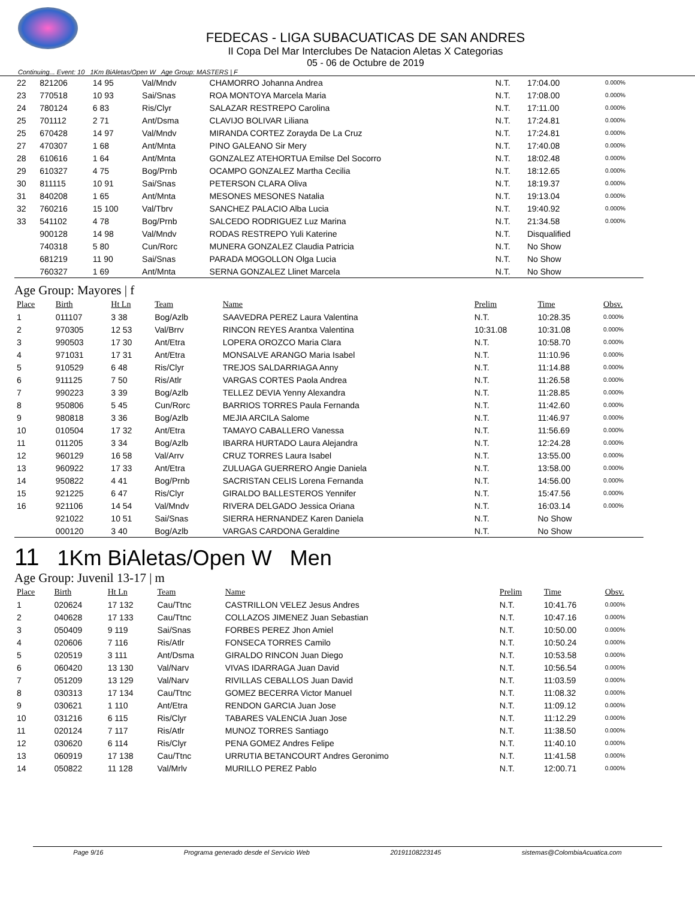FEDECAS - LIGA SUBACUATICAS DE SAN ANDRES
II Copa Del Mar Interclubes De Natacion Aletas X Categorias
05 - 06 de Octubre de 2019
Continuing... Event: 10 1Km BiAletas/Open W Age Group: MASTERS | F
| 22 | 821206 | 14 95 | Val/Mndv | CHAMORRO Johanna Andrea | N.T. | 17:04.00 | 0.000% |
| 23 | 770518 | 10 93 | Sai/Snas | ROA MONTOYA Marcela Maria | N.T. | 17:08.00 | 0.000% |
| 24 | 780124 | 6 83 | Ris/Clyr | SALAZAR RESTREPO Carolina | N.T. | 17:11.00 | 0.000% |
| 25 | 701112 | 2 71 | Ant/Dsma | CLAVIJO BOLIVAR Liliana | N.T. | 17:24.81 | 0.000% |
| 25 | 670428 | 14 97 | Val/Mndv | MIRANDA CORTEZ Zorayda De La Cruz | N.T. | 17:24.81 | 0.000% |
| 27 | 470307 | 1 68 | Ant/Mnta | PINO GALEANO Sir Mery | N.T. | 17:40.08 | 0.000% |
| 28 | 610616 | 1 64 | Ant/Mnta | GONZALEZ ATEHORTUA Emilse Del Socorro | N.T. | 18:02.48 | 0.000% |
| 29 | 610327 | 4 75 | Bog/Prnb | OCAMPO GONZALEZ Martha Cecilia | N.T. | 18:12.65 | 0.000% |
| 30 | 811115 | 10 91 | Sai/Snas | PETERSON CLARA Oliva | N.T. | 18:19.37 | 0.000% |
| 31 | 840208 | 1 65 | Ant/Mnta | MESONES MESONES Natalia | N.T. | 19:13.04 | 0.000% |
| 32 | 760216 | 15 100 | Val/Tbrv | SANCHEZ PALACIO Alba Lucia | N.T. | 19:40.92 | 0.000% |
| 33 | 541102 | 4 78 | Bog/Prnb | SALCEDO RODRIGUEZ Luz Marina | N.T. | 21:34.58 | 0.000% |
| | 900128 | 14 98 | Val/Mndv | RODAS RESTREPO Yuli Katerine | N.T. | Disqualified | |
| | 740318 | 5 80 | Cun/Rorc | MUNERA GONZALEZ Claudia Patricia | N.T. | No Show | |
| | 681219 | 11 90 | Sai/Snas | PARADA MOGOLLON Olga Lucia | N.T. | No Show | |
| | 760327 | 1 69 | Ant/Mnta | SERNA GONZALEZ Llinet Marcela | N.T. | No Show | |
Age Group: Mayores | f
| Place | Birth | Ht Ln | Team | Name | Prelim | Time | Obsv. |
| --- | --- | --- | --- | --- | --- | --- | --- |
| 1 | 011107 | 3 38 | Bog/Azlb | SAAVEDRA PEREZ Laura Valentina | N.T. | 10:28.35 | 0.000% |
| 2 | 970305 | 12 53 | Val/Brrv | RINCON REYES Arantxa Valentina | 10:31.08 | 10:31.08 | 0.000% |
| 3 | 990503 | 17 30 | Ant/Etra | LOPERA OROZCO Maria Clara | N.T. | 10:58.70 | 0.000% |
| 4 | 971031 | 17 31 | Ant/Etra | MONSALVE ARANGO Maria Isabel | N.T. | 11:10.96 | 0.000% |
| 5 | 910529 | 6 48 | Ris/Clyr | TREJOS SALDARRIAGA Anny | N.T. | 11:14.88 | 0.000% |
| 6 | 911125 | 7 50 | Ris/Atlr | VARGAS CORTES Paola Andrea | N.T. | 11:26.58 | 0.000% |
| 7 | 990223 | 3 39 | Bog/Azlb | TELLEZ DEVIA Yenny Alexandra | N.T. | 11:28.85 | 0.000% |
| 8 | 950806 | 5 45 | Cun/Rorc | BARRIOS TORRES Paula Fernanda | N.T. | 11:42.60 | 0.000% |
| 9 | 980818 | 3 36 | Bog/Azlb | MEJIA ARCILA Salome | N.T. | 11:46.97 | 0.000% |
| 10 | 010504 | 17 32 | Ant/Etra | TAMAYO CABALLERO Vanessa | N.T. | 11:56.69 | 0.000% |
| 11 | 011205 | 3 34 | Bog/Azlb | IBARRA HURTADO Laura Alejandra | N.T. | 12:24.28 | 0.000% |
| 12 | 960129 | 16 58 | Val/Arrv | CRUZ TORRES Laura Isabel | N.T. | 13:55.00 | 0.000% |
| 13 | 960922 | 17 33 | Ant/Etra | ZULUAGA GUERRERO Angie Daniela | N.T. | 13:58.00 | 0.000% |
| 14 | 950822 | 4 41 | Bog/Prnb | SACRISTAN CELIS Lorena Fernanda | N.T. | 14:56.00 | 0.000% |
| 15 | 921225 | 6 47 | Ris/Clyr | GIRALDO BALLESTEROS Yennifer | N.T. | 15:47.56 | 0.000% |
| 16 | 921106 | 14 54 | Val/Mndv | RIVERA DELGADO Jessica Oriana | N.T. | 16:03.14 | 0.000% |
| | 921022 | 10 51 | Sai/Snas | SIERRA HERNANDEZ Karen Daniela | N.T. | No Show | |
| | 000120 | 3 40 | Bog/Azlb | VARGAS CARDONA Geraldine | N.T. | No Show | |
11 1Km BiAletas/Open W Men
Age Group: Juvenil 13-17 | m
| Place | Birth | Ht Ln | Team | Name | Prelim | Time | Obsv. |
| --- | --- | --- | --- | --- | --- | --- | --- |
| 1 | 020624 | 17 132 | Cau/Ttnc | CASTRILLON VELEZ Jesus Andres | N.T. | 10:41.76 | 0.000% |
| 2 | 040628 | 17 133 | Cau/Ttnc | COLLAZOS JIMENEZ Juan Sebastian | N.T. | 10:47.16 | 0.000% |
| 3 | 050409 | 9 119 | Sai/Snas | FORBES PEREZ Jhon Amiel | N.T. | 10:50.00 | 0.000% |
| 4 | 020606 | 7 116 | Ris/Atlr | FONSECA TORRES Camilo | N.T. | 10:50.24 | 0.000% |
| 5 | 020519 | 3 111 | Ant/Dsma | GIRALDO RINCON Juan Diego | N.T. | 10:53.58 | 0.000% |
| 6 | 060420 | 13 130 | Val/Narv | VIVAS IDARRAGA Juan David | N.T. | 10:56.54 | 0.000% |
| 7 | 051209 | 13 129 | Val/Narv | RIVILLAS CEBALLOS Juan David | N.T. | 11:03.59 | 0.000% |
| 8 | 030313 | 17 134 | Cau/Ttnc | GOMEZ BECERRA Victor Manuel | N.T. | 11:08.32 | 0.000% |
| 9 | 030621 | 1 110 | Ant/Etra | RENDON GARCIA Juan Jose | N.T. | 11:09.12 | 0.000% |
| 10 | 031216 | 6 115 | Ris/Clyr | TABARES VALENCIA Juan Jose | N.T. | 11:12.29 | 0.000% |
| 11 | 020124 | 7 117 | Ris/Atlr | MUNOZ TORRES Santiago | N.T. | 11:38.50 | 0.000% |
| 12 | 030620 | 6 114 | Ris/Clyr | PENA GOMEZ Andres Felipe | N.T. | 11:40.10 | 0.000% |
| 13 | 060919 | 17 138 | Cau/Ttnc | URRUTIA BETANCOURT Andres Geronimo | N.T. | 11:41.58 | 0.000% |
| 14 | 050822 | 11 128 | Val/Mrlv | MURILLO PEREZ Pablo | N.T. | 12:00.71 | 0.000% |
Page 9/16 Programa generado desde el Servicio Web 20191108223145 sistemas@ColombiaAcuatica.com